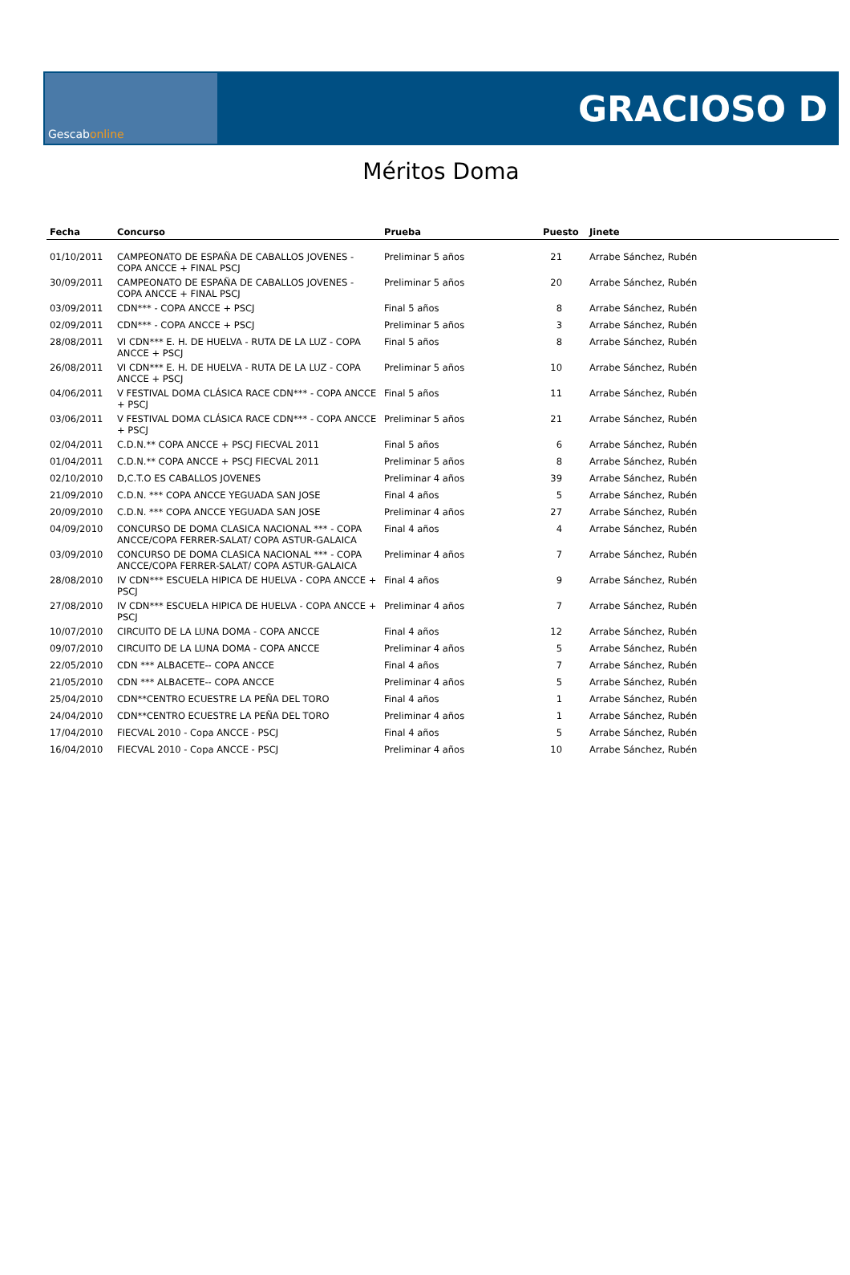Gescab online
GRACIOSO D
Méritos Doma
| Fecha | Concurso | Prueba | Puesto | Jinete |
| --- | --- | --- | --- | --- |
| 01/10/2011 | CAMPEONATO DE ESPAÑA DE CABALLOS JOVENES - COPA ANCCE + FINAL PSCJ | Preliminar 5 años | 21 | Arrabe Sánchez, Rubén |
| 30/09/2011 | CAMPEONATO DE ESPAÑA DE CABALLOS JOVENES - COPA ANCCE + FINAL PSCJ | Preliminar 5 años | 20 | Arrabe Sánchez, Rubén |
| 03/09/2011 | CDN*** - COPA ANCCE + PSCJ | Final 5 años | 8 | Arrabe Sánchez, Rubén |
| 02/09/2011 | CDN*** - COPA ANCCE + PSCJ | Preliminar 5 años | 3 | Arrabe Sánchez, Rubén |
| 28/08/2011 | VI CDN*** E. H. DE HUELVA - RUTA DE LA LUZ - COPA ANCCE + PSCJ | Final 5 años | 8 | Arrabe Sánchez, Rubén |
| 26/08/2011 | VI CDN*** E. H. DE HUELVA - RUTA DE LA LUZ - COPA ANCCE + PSCJ | Preliminar 5 años | 10 | Arrabe Sánchez, Rubén |
| 04/06/2011 | V FESTIVAL DOMA CLÁSICA RACE CDN*** - COPA ANCCE + PSCJ | Final 5 años | 11 | Arrabe Sánchez, Rubén |
| 03/06/2011 | V FESTIVAL DOMA CLÁSICA RACE CDN*** - COPA ANCCE + PSCJ | Preliminar 5 años | 21 | Arrabe Sánchez, Rubén |
| 02/04/2011 | C.D.N.** COPA ANCCE + PSCJ FIECVAL 2011 | Final 5 años | 6 | Arrabe Sánchez, Rubén |
| 01/04/2011 | C.D.N.** COPA ANCCE + PSCJ FIECVAL 2011 | Preliminar 5 años | 8 | Arrabe Sánchez, Rubén |
| 02/10/2010 | D,C.T.O ES CABALLOS JOVENES | Preliminar 4 años | 39 | Arrabe Sánchez, Rubén |
| 21/09/2010 | C.D.N. *** COPA ANCCE YEGUADA SAN JOSE | Final 4 años | 5 | Arrabe Sánchez, Rubén |
| 20/09/2010 | C.D.N. *** COPA ANCCE YEGUADA SAN JOSE | Preliminar 4 años | 27 | Arrabe Sánchez, Rubén |
| 04/09/2010 | CONCURSO DE DOMA CLASICA NACIONAL *** - COPA ANCCE/COPA FERRER-SALAT/ COPA ASTUR-GALAICA | Final 4 años | 4 | Arrabe Sánchez, Rubén |
| 03/09/2010 | CONCURSO DE DOMA CLASICA NACIONAL *** - COPA ANCCE/COPA FERRER-SALAT/ COPA ASTUR-GALAICA | Preliminar 4 años | 7 | Arrabe Sánchez, Rubén |
| 28/08/2010 | IV CDN*** ESCUELA HIPICA DE HUELVA - COPA ANCCE + PSCJ | Final 4 años | 9 | Arrabe Sánchez, Rubén |
| 27/08/2010 | IV CDN*** ESCUELA HIPICA DE HUELVA - COPA ANCCE + PSCJ | Preliminar 4 años | 7 | Arrabe Sánchez, Rubén |
| 10/07/2010 | CIRCUITO DE LA LUNA DOMA - COPA ANCCE | Final 4 años | 12 | Arrabe Sánchez, Rubén |
| 09/07/2010 | CIRCUITO DE LA LUNA DOMA - COPA ANCCE | Preliminar 4 años | 5 | Arrabe Sánchez, Rubén |
| 22/05/2010 | CDN *** ALBACETE-- COPA ANCCE | Final 4 años | 7 | Arrabe Sánchez, Rubén |
| 21/05/2010 | CDN *** ALBACETE-- COPA ANCCE | Preliminar 4 años | 5 | Arrabe Sánchez, Rubén |
| 25/04/2010 | CDN**CENTRO ECUESTRE LA PEÑA DEL TORO | Final 4 años | 1 | Arrabe Sánchez, Rubén |
| 24/04/2010 | CDN**CENTRO ECUESTRE LA PEÑA DEL TORO | Preliminar 4 años | 1 | Arrabe Sánchez, Rubén |
| 17/04/2010 | FIECVAL 2010 - Copa ANCCE - PSCJ | Final 4 años | 5 | Arrabe Sánchez, Rubén |
| 16/04/2010 | FIECVAL 2010 - Copa ANCCE - PSCJ | Preliminar 4 años | 10 | Arrabe Sánchez, Rubén |